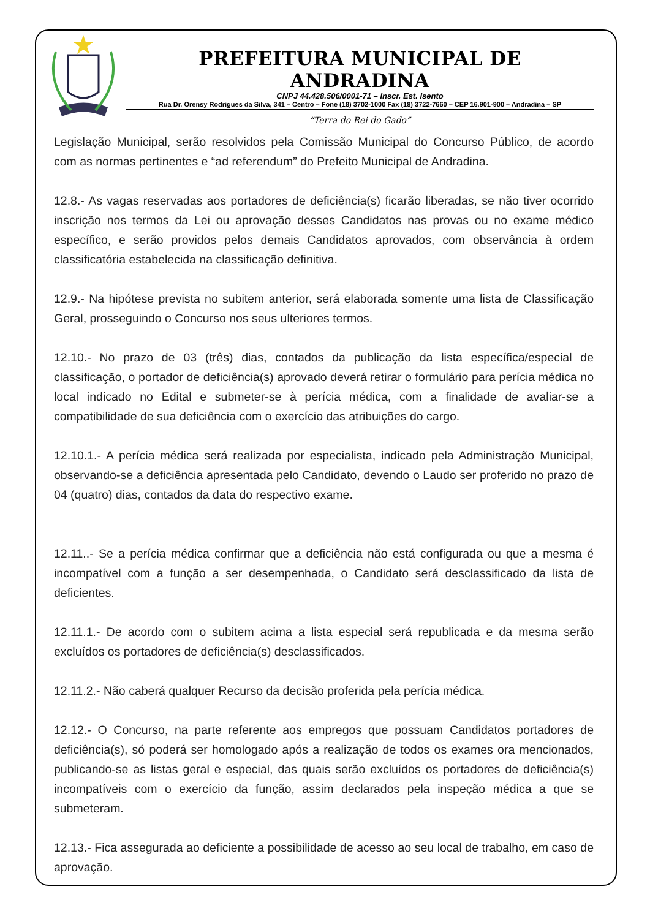PREFEITURA MUNICIPAL DE ANDRADINA
CNPJ 44.428.506/0001-71 – Inscr. Est. Isento
Rua Dr. Orensy Rodrigues da Silva, 341 – Centro – Fone (18) 3702-1000 Fax (18) 3722-7660 – CEP 16.901-900 – Andradina – SP
“Terra do Rei do Gado”
Legislação Municipal, serão resolvidos pela Comissão Municipal do Concurso Público, de acordo com as normas pertinentes e “ad referendum” do Prefeito Municipal de Andradina.
12.8.- As vagas reservadas aos portadores de deficiência(s) ficarão liberadas, se não tiver ocorrido inscrição nos termos da Lei ou aprovação desses Candidatos nas provas ou no exame médico específico, e serão providos pelos demais Candidatos aprovados, com observância à ordem classificatória estabelecida na classificação definitiva.
12.9.- Na hipótese prevista no subitem anterior, será elaborada somente uma lista de Classificação Geral, prosseguindo o Concurso nos seus ulteriores termos.
12.10.- No prazo de 03 (três) dias, contados da publicação da lista específica/especial de classificação, o portador de deficiência(s) aprovado deverá retirar o formulário para perícia médica no local indicado no Edital e submeter-se à perícia médica, com a finalidade de avaliar-se a compatibilidade de sua deficiência com o exercício das atribuições do cargo.
12.10.1.- A perícia médica será realizada por especialista, indicado pela Administração Municipal, observando-se a deficiência apresentada pelo Candidato, devendo o Laudo ser proferido no prazo de 04 (quatro) dias, contados da data do respectivo exame.
12.11..- Se a perícia médica confirmar que a deficiência não está configurada ou que a mesma é incompatível com a função a ser desempenhada, o Candidato será desclassificado da lista de deficientes.
12.11.1.- De acordo com o subitem acima a lista especial será republicada e da mesma serão excluídos os portadores de deficiência(s) desclassificados.
12.11.2.- Não caberá qualquer Recurso da decisão proferida pela perícia médica.
12.12.- O Concurso, na parte referente aos empregos que possuam Candidatos portadores de deficiência(s), só poderá ser homologado após a realização de todos os exames ora mencionados, publicando-se as listas geral e especial, das quais serão excluídos os portadores de deficiência(s) incompatíveis com o exercício da função, assim declarados pela inspeção médica a que se submeteram.
12.13.- Fica assegurada ao deficiente a possibilidade de acesso ao seu local de trabalho, em caso de aprovação.